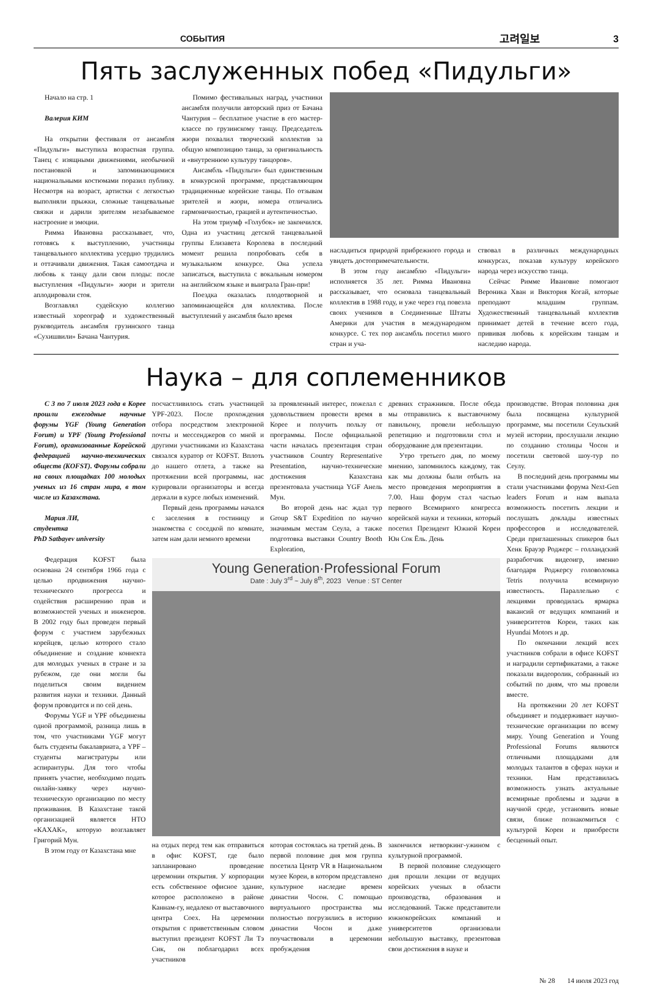СОБЫТИЯ 고려일보 3
Пять заслуженных побед «Пидульги»
Начало на стр. 1
Валерия КИМ
На открытии фестиваля от ансамбля «Пидульги» выступила возрастная группа. Танец с изящными движениями, необычной постановкой и запоминающимися национальными костюмами поразил публику. Несмотря на возраст, артистки с легкостью выполняли прыжки, сложные танцевальные связки и дарили зрителям незабываемое настроение и эмоции.
Римма Ивановна рассказывает, что, готовясь к выступлению, участницы танцевального коллектива усердно трудились и оттачивали движения. Такая самоотдача и любовь к танцу дали свои плоды: после выступления «Пидульги» жюри и зрители аплодировали стоя.
Возглавлял судейскую коллегию известный хореограф и художественный руководитель ансамбля грузинского танца «Сухишвили» Бачана Чантурия.
Помимо фестивальных наград, участники ансамбля получили авторский приз от Бачана Чантурия – бесплатное участие в его мастер-классе по грузинскому танцу. Председатель жюри похвалил творческий коллектив за общую композицию танца, за оригинальность и «внутреннюю культуру танцоров».
Ансамбль «Пидульги» был единственным в конкурсной программе, представляющим традиционные корейские танцы. По отзывам зрителей и жюри, номера отличались гармоничностью, грацией и аутентичностью.
На этом триумф «Голубок» не закончился. Одна из участниц детской танцевальной группы Елизавета Королева в последний момент решила попробовать себя в музыкальном конкурсе. Она успела записаться, выступила с вокальным номером на английском языке и выиграла Гран-при!
Поездка оказалась плодотворной и запоминающейся для коллектива. После выступлений у ансамбля было время
насладиться природой прибрежного города и увидеть достопримечательности.
В этом году ансамблю «Пидульги» исполняется 35 лет. Римма Ивановна рассказывает, что основала танцевальный коллектив в 1988 году, и уже через год повезла своих учеников в Соединенные Штаты Америки для участия в международном конкурсе. С тех пор ансамбль посетил много стран и уча-
ствовал в различных международных конкурсах, показав культуру корейского народа через искусство танца.
Сейчас Римме Ивановне помогают Вероника Хван и Виктория Когай, которые преподают младшим группам. Художественный танцевальный коллектив принимает детей в течение всего года, прививая любовь к корейским танцам и наследию народа.
Наука – для соплеменников
С 3 по 7 июля 2023 года в Корее прошли ежегодные научные форумы YGF (Young Generation Forum) и YPF (Young Professional Forum), организованные Корейской федерацией научно-технических обществ (KOFST). Форумы собрали на своих площадках 100 молодых ученых из 16 стран мира, в том числе из Казахстана.
Мария ЛИ,
студентка
PhD Satbayev university
Федерация KOFST была основана 24 сентября 1966 года с целью продвижения научно-технического прогресса и содействия расширению прав и возможностей ученых и инженеров. В 2002 году был проведен первый форум с участием зарубежных корейцев, целью которого стало объединение и создание коннекта для молодых ученых в стране и за рубежом, где они могли бы поделиться своим видением развития науки и техники. Данный форум проводится и по сей день.
Форумы YGF и YPF объединены одной программой, разница лишь в том, что участниками YGF могут быть студенты бакалавриата, а YPF – студенты магистратуры или аспирантуры. Для того чтобы принять участие, необходимо подать онлайн-заявку через научно-техническую организацию по месту проживания. В Казахстане такой организацией является НТО «КАХАК», которую возглавляет Григорий Мун.
В этом году от Казахстана мне
посчастливилось стать участницей YPF-2023. После прохождения отбора посредством электронной почты и мессенджеров со мной и другими участниками из Казахстана связался куратор от KOFST. Вплоть до нашего отлета, а также на протяжении всей программы, нас курировали организаторы и всегда держали в курсе любых изменений.
Первый день программы начался с заселения в гостиницу и знакомства с соседкой по комнате, затем нам дали немного времени
за проявленный интерес, пожелал с удовольствием провести время в Корее и получить пользу от программы. После официальной части началась презентация стран участников Country Representative Presentation, научно-технические достижения Казахстана презентовала участница YGF Анель Мун.
Во второй день нас ждал тур Group S&T Expedition по научно значимым местам Сеула, а также подготовка выставки Country Booth Exploration,
древних стражников. После обеда мы отправились к выставочному павильону, провели небольшую репетицию и подготовили стол и оборудование для презентации.
Утро третьего дня, по моему мнению, запомнилось каждому, так как мы должны были отбыть на место проведения мероприятия в 7.00. Наш форум стал частью первого Всемирного конгресса корейской науки и техники, который посетил Президент Южной Кореи Юн Сок Ёль. День
Young Generation·Professional Forum
Date : July 3<sup>rd</sup> ~ July 8<sup>th</sup>, 2023 Venue : ST Center
на отдых перед тем как отправиться в офис KOFST, где было запланировано проведение церемонии открытия. У корпорации есть собственное офисное здание, которое расположено в районе Каннам-гу, недалеко от выставочного центра Coex. На церемонии открытия с приветственным словом выступил президент KOFST Ли Тэ Сик, он поблагодарил всех участников
которая состоялась на третий день. В первой половине дня моя группа посетила Центр VR в Национальном музее Кореи, в котором представлено культурное наследие времен династии Чосон. С помощью виртуального пространства мы полностью погрузились в историю династии Чосон и даже поучаствовали в церемонии пробуждения
закончился нетворкинг-ужином с культурной программой.
В первой половине следующего дня прошли лекции от ведущих корейских ученых в области производства, образования и исследований. Также представители южнокорейских компаний и университетов организовали небольшую выставку, презентовав свои достижения в науке и
производстве. Вторая половина дня была посвящена культурной программе, мы посетили Сеульский музей истории, прослушали лекцию по созданию столицы Чосон и посетили световой шоу-тур по Сеулу.
В последний день программы мы стали участниками форума Next-Gen leaders Forum и нам выпала возможность посетить лекции и послушать доклады известных профессоров и исследователей. Среди приглашенных спикеров был Хенк Брауэр Роджерс – голландский разработчик видеоигр, именно благодаря Роджерсу головоломка Tetris получила всемирную известность. Параллельно с лекциями проводилась ярмарка вакансий от ведущих компаний и университетов Кореи, таких как Hyundai Motors и др.
По окончании лекций всех участников собрали в офисе KOFST и наградили сертификатами, а также показали видеоролик, собранный из событий по дням, что мы провели вместе.
На протяжении 20 лет KOFST объединяет и поддерживает научно-технические организации по всему миру. Young Generation и Young Professional Forums являются отличными площадками для молодых талантов в сферах науки и техники. Нам представилась возможность узнать актуальные всемирные проблемы и задачи в научной среде, установить новые связи, ближе познакомиться с культурой Кореи и приобрести бесценный опыт.
№ 28 14 июля 2023 год